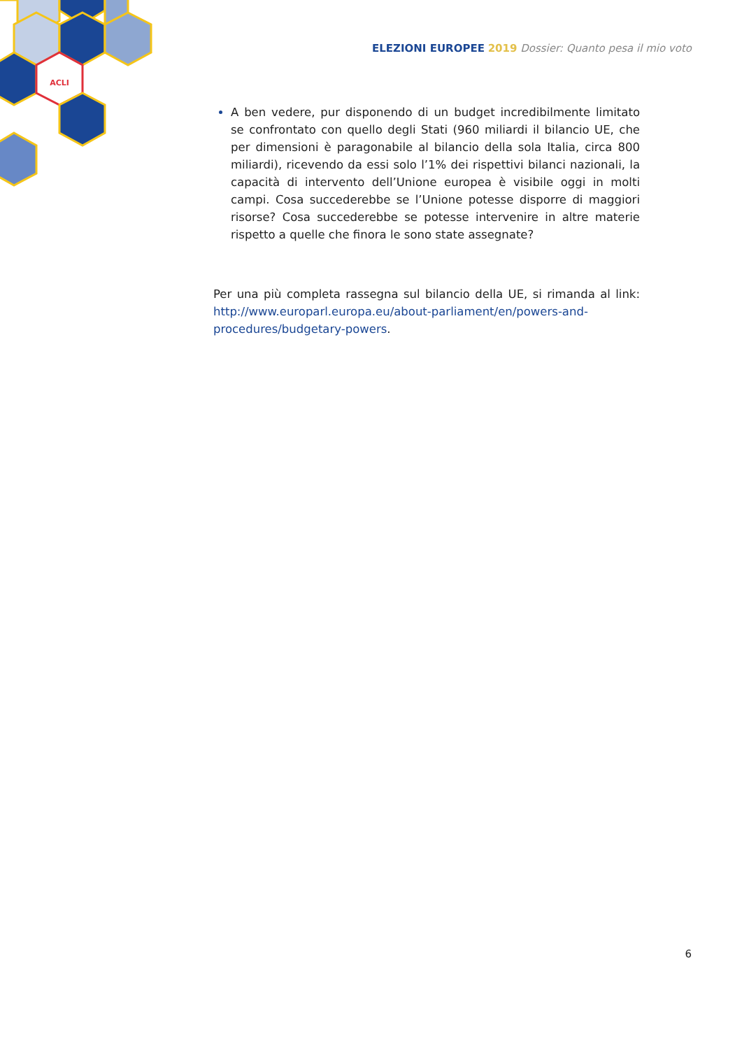ACLI
ELEZIONI EUROPEE 2019 Dossier: Quanto pesa il mio voto
A ben vedere, pur disponendo di un budget incredibilmente limitato se confrontato con quello degli Stati (960 miliardi il bilancio UE, che per dimensioni è paragonabile al bilancio della sola Italia, circa 800 miliardi), ricevendo da essi solo l’1% dei rispettivi bilanci nazionali, la capacità di intervento dell’Unione europea è visibile oggi in molti campi. Cosa succederebbe se l’Unione potesse disporre di maggiori risorse? Cosa succederebbe se potesse intervenire in altre materie rispetto a quelle che finora le sono state assegnate?
Per una più completa rassegna sul bilancio della UE, si rimanda al link: http://www.europarl.europa.eu/about-parliament/en/powers-and-procedures/budgetary-powers.
6